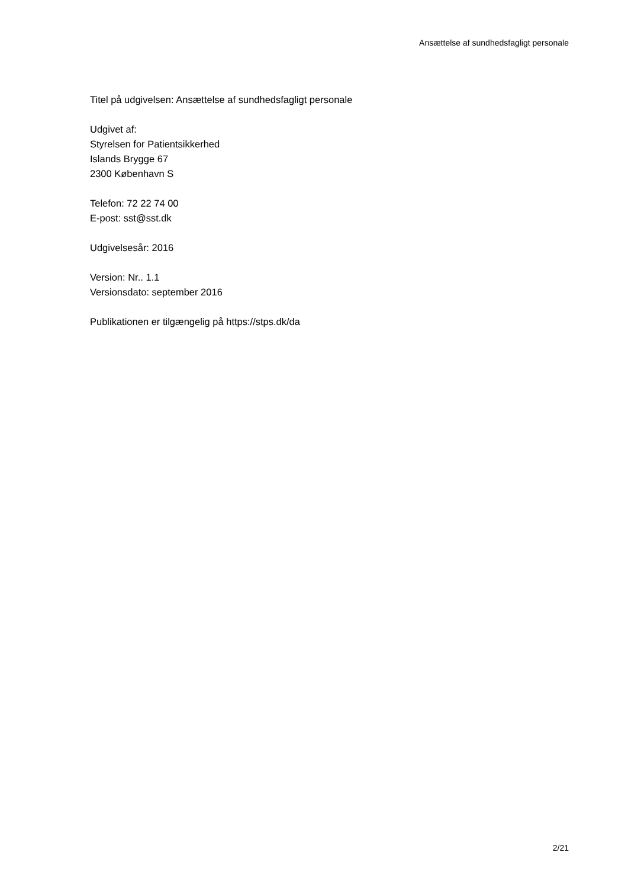Ansættelse af sundhedsfagligt personale
Titel på udgivelsen: Ansættelse af sundhedsfagligt personale
Udgivet af:
Styrelsen for Patientsikkerhed
Islands Brygge 67
2300 København S
Telefon: 72 22 74 00
E-post: sst@sst.dk
Udgivelsesår: 2016
Version: Nr.. 1.1
Versionsdato: september 2016
Publikationen er tilgængelig på https://stps.dk/da
2/21